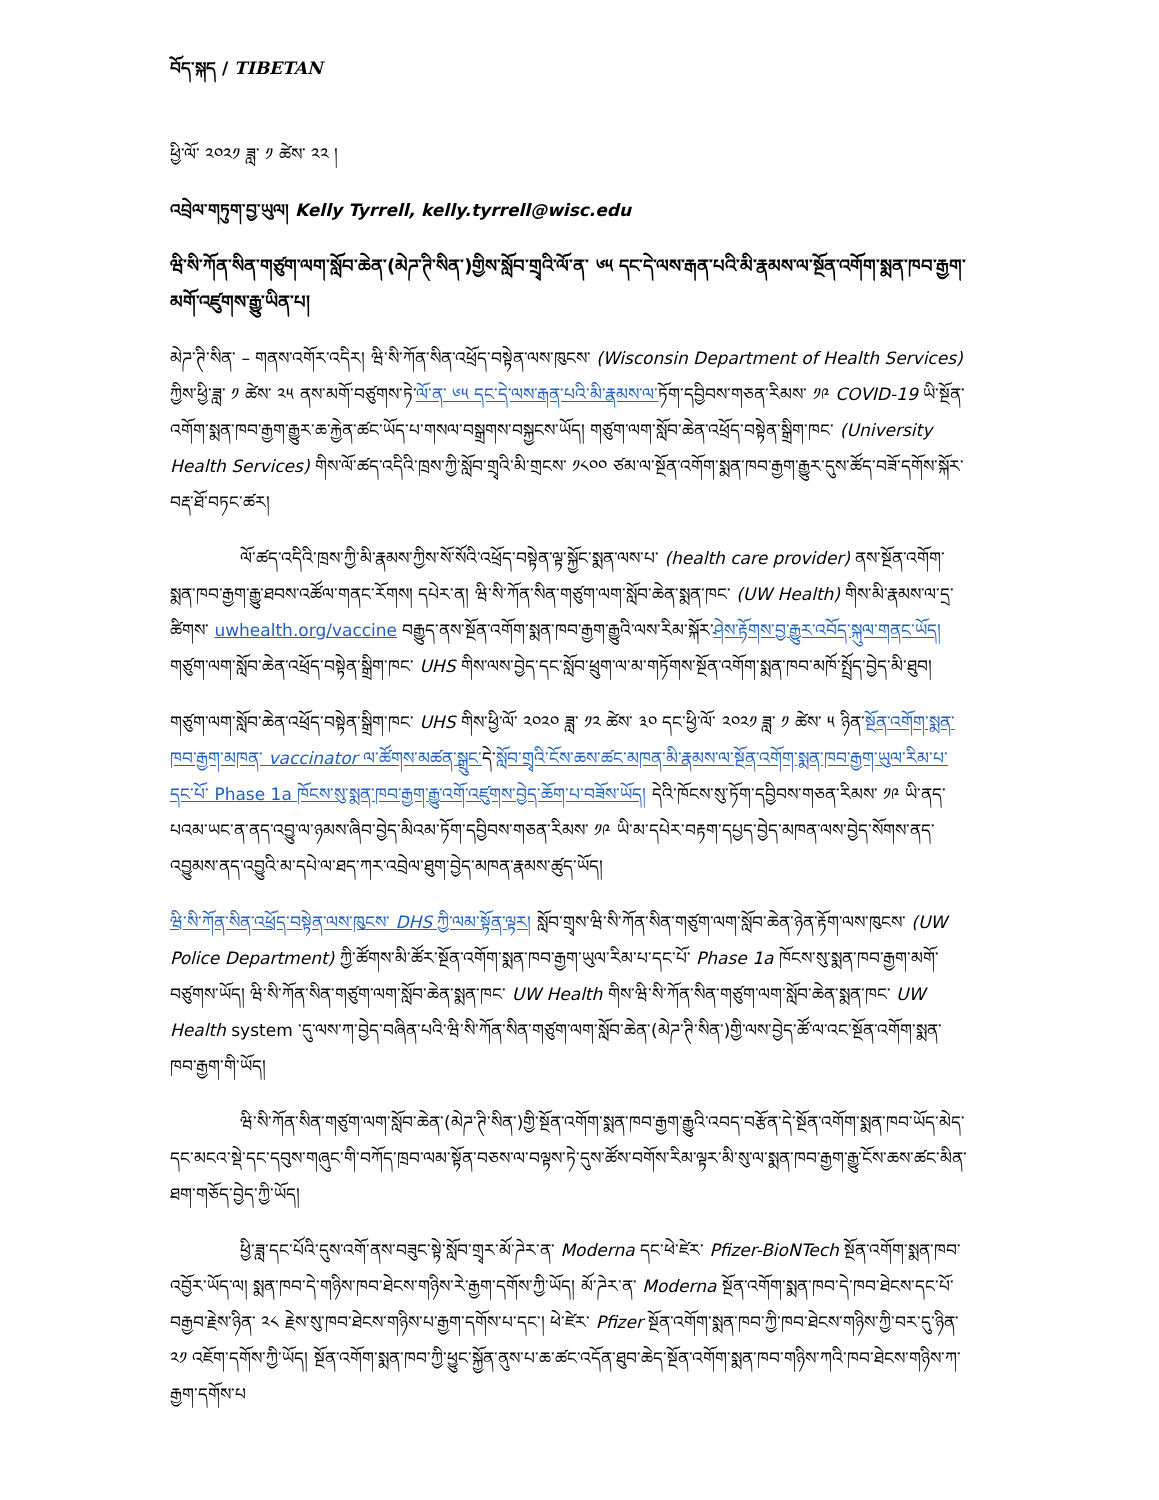བོད་སྐད / TIBETAN
ཕྱི་ལོ་ ༢༠༢༡ ཟླ་ ༡ ཚེས་ ༢༢ །
འབྲེལ་གཏུག་བྱ་ཡུལ། Kelly Tyrrell, kelly.tyrrell@wisc.edu
ཝི་སི་ཀོན་སིན་གཙུག་ལག་སློབ་ཆེན་(མེཌ་ཊི་སིན་)གྱིས་སློབ་གྲྭའི་ལོ་ན་ ༦༥ དང་དེ་ལས་རྒན་པའི་མི་རྣམས་ལ་སྔོན་འགོག་སྨན་ཁབ་རྒྱག་མགོ་འཛུགས་རྒྱུ་ཡིན་པ།
མེཌ་ཊི་སིན་ – གནས་འགོར་འདིར། ཝི་སི་ཀོན་སིན་འཕྲོད་བསྟེན་ལས་ཁུངས་ (Wisconsin Department of Health Services) ཀྱིས་ཕྱི་ཟླ་ ༡ ཚེས་ ༢༥ ནས་མགོ་བཙུགས་ཏེ་ལོ་ན་ ༦༥ དང་དེ་ལས་རྒན་པའི་མི་རྣམས་ལ་ཏོག་དབྱིབས་གཅན་རིམས་ ༡༩ COVID-19 ཡི་སྔོན་འགོག་སྨན་ཁབ་རྒྱག་རྒྱུར་ཆ་རྐྱེན་ཚང་ཡོད་པ་གསལ་བསྒྲགས་བསྐྱངས་ཡོད། གཙུག་ལག་སློབ་ཆེན་འཕྲོད་བསྟེན་སྒྲིག་ཁང་ (University Health Services) གིས་ལོ་ཚད་འདིའི་ཁྲས་ཀྱི་སློབ་གྲྭའི་མི་གྲངས་ ༡༨༠༠ ཙམ་ལ་སྔོན་འགོག་སྨན་ཁབ་རྒྱག་རྒྱུར་དུས་ཚོད་བཟོ་དགོས་སྐོར་བརྡ་ཐོ་བཏང་ཚར།
ལོ་ཚད་འདིའི་ཁྲས་ཀྱི་མི་རྣམས་ཀྱིས་སོ་སོའི་འཕྲོད་བསྟེན་ལྟ་སྐྱོང་སྨན་ལས་པ་ (health care provider) ནས་སྔོན་འགོག་སྨན་ཁབ་རྒྱག་རྒྱུ་ཐབས་འཚོལ་གནང་རོགས། དཔེར་ན། ཝི་སི་ཀོན་སིན་གཙུག་ལག་སློབ་ཆེན་སྨན་ཁང་ (UW Health) གིས་མི་རྣམས་ལ་དྲ་ཚིགས་ uwhealth.org/vaccine བརྒྱུད་ནས་སྔོན་འགོག་སྨན་ཁབ་རྒྱག་རྒྱུའི་ལས་རིམ་སྐོར་ཤེས་རྟོགས་བྱ་རྒྱུར་འབོད་སྐུལ་གནང་ཡོད། གཙུག་ལག་སློབ་ཆེན་འཕྲོད་བསྟེན་སྒྲིག་ཁང་ UHS གིས་ལས་བྱེད་དང་སློབ་ཕྲུག་ལ་མ་གཏོགས་སྔོན་འགོག་སྨན་ཁབ་མཁོ་སྤྲོད་བྱེད་མི་ཐུབ།
གཙུག་ལག་སློབ་ཆེན་འཕྲོད་བསྟེན་སྒྲིག་ཁང་ UHS གིས་ཕྱི་ལོ་ ༢༠༢༠ ཟླ་ ༡༢ ཚེས་ ༣༠ དང་ཕྱི་ལོ་ ༢༠༢༡ ཟླ་ ༡ ཚེས་ ༥ ཉིན་སྔོན་འགོག་སྨན་ཁབ་རྒྱག་མཁན་ vaccinator ལ་ཚོགས་མཚན་སྒྲུང་དེ་སློབ་གྲྭའི་ངོས་ཆས་ཚང་མཁན་མི་རྣམས་ལ་སྔོན་འགོག་སྨན་ཁབ་རྒྱག་ཡུལ་རིམ་པ་དང་པོ་ Phase 1a ཁོངས་སུ་སྨན་ཁབ་རྒྱག་རྒྱུ་འགོ་འཛུགས་བྱེད་ཆོག་པ་བཟོས་ཡོད། དེའི་ཁོངས་སུ་ཏོག་དབྱིབས་གཅན་རིམས་ ༡༩ ཡི་ནད་པའམ་ཡང་ན་ནད་འབྱུ་ལ་ཉམས་ཞིབ་བྱེད་མིའམ་ཏོག་དབྱིབས་གཅན་རིམས་ ༡༩ ཡི་མ་དཔེར་བརྟག་དཔྱད་བྱེད་མཁན་ལས་བྱེད་སོགས་ནད་འབྱུམས་ནད་འབྱུའི་མ་དཔེ་ལ་ཐད་ཀར་འབྲེལ་ཐུག་བྱེད་མཁན་རྣམས་ཚུད་ཡོད།
ཝི་སི་ཀོན་སིན་འཕྲོད་བསྟེན་ལས་ཁུངས་ DHS ཀྱི་ལམ་སྟོན་ལྟར། སློབ་གྲྭས་ཝི་སི་ཀོན་སིན་གཙུག་ལག་སློབ་ཆེན་ཉེན་རྟོག་ལས་ཁུངས་ (UW Police Department) ཀྱི་ཚོགས་མི་ཚོར་སྔོན་འགོག་སྨན་ཁབ་རྒྱག་ཡུལ་རིམ་པ་དང་པོ་ Phase 1a ཁོངས་སུ་སྨན་ཁབ་རྒྱག་མགོ་བཙུགས་ཡོད། ཝི་སི་ཀོན་སིན་གཙུག་ལག་སློབ་ཆེན་སྨན་ཁང་ UW Health གིས་ཝི་སི་ཀོན་སིན་གཙུག་ལག་སློབ་ཆེན་སྨན་ཁང་ UW Health system ་དུ་ལས་ཀ་བྱེད་བཞིན་པའི་ཝི་སི་ཀོན་སིན་གཙུག་ལག་སློབ་ཆེན་(མེཌ་ཊི་སིན་)གྱི་ལས་བྱེད་ཚོ་ལ་འང་སྔོན་འགོག་སྨན་ཁབ་རྒྱག་གི་ཡོད།
ཝི་སི་ཀོན་སིན་གཙུག་ལག་སློབ་ཆེན་(མེཌ་ཊི་སིན་)གྱི་སྔོན་འགོག་སྨན་ཁབ་རྒྱག་རྒྱུའི་འབད་བརྩོན་དེ་སྔོན་འགོག་སྨན་ཁབ་ཡོད་མེད་དང་མངའ་སྡེ་དང་དབུས་གཞུང་གི་བཀོད་ཁྲབ་ལམ་སྟོན་བཅས་ལ་བལྟས་ཏེ་དུས་ཚོས་བགོས་རིམ་ལྟར་མི་སུ་ལ་སྨན་ཁབ་རྒྱག་རྒྱུ་ངོས་ཆས་ཚང་མིན་ཐག་གཅོད་བྱེད་ཀྱི་ཡོད།
ཕྱི་ཟླ་དང་པོའི་དུས་འགོ་ནས་བཟུང་སྟེ་སློབ་གྲྭར་མོ་ཌེར་ན་ Moderna དང་ཕེ་ཛེར་ Pfizer-BioNTech སྔོན་འགོག་སྨན་ཁབ་འབྱོར་ཡོད་ལ། སྨན་ཁབ་དེ་གཉིས་ཁབ་ཐེངས་གཉིས་རེ་རྒྱག་དགོས་ཀྱི་ཡོད། མོ་ཌེར་ན་ Moderna སྔོན་འགོག་སྨན་ཁབ་དེ་ཁབ་ཐེངས་དང་པོ་བརྒྱབ་རྗེས་ཉིན་ ༢༨ རྗེས་སུ་ཁབ་ཐེངས་གཉིས་པ་རྒྱག་དགོས་པ་དང་། ཕེ་ཛེར་ Pfizer སྔོན་འགོག་སྨན་ཁབ་ཀྱི་ཁབ་ཐེངས་གཉིས་ཀྱི་བར་དུ་ཉིན་ ༢༡ འཇོག་དགོས་ཀྱི་ཡོད། སྔོན་འགོག་སྨན་ཁབ་ཀྱི་ཕྱུང་སྐྱོན་ནུས་པ་ཆ་ཚང་འདོན་ཐུབ་ཆེད་སྔོན་འགོག་སྨན་ཁབ་གཉིས་ཀའི་ཁབ་ཐེངས་གཉིས་ཀ་རྒྱག་དགོས་པ